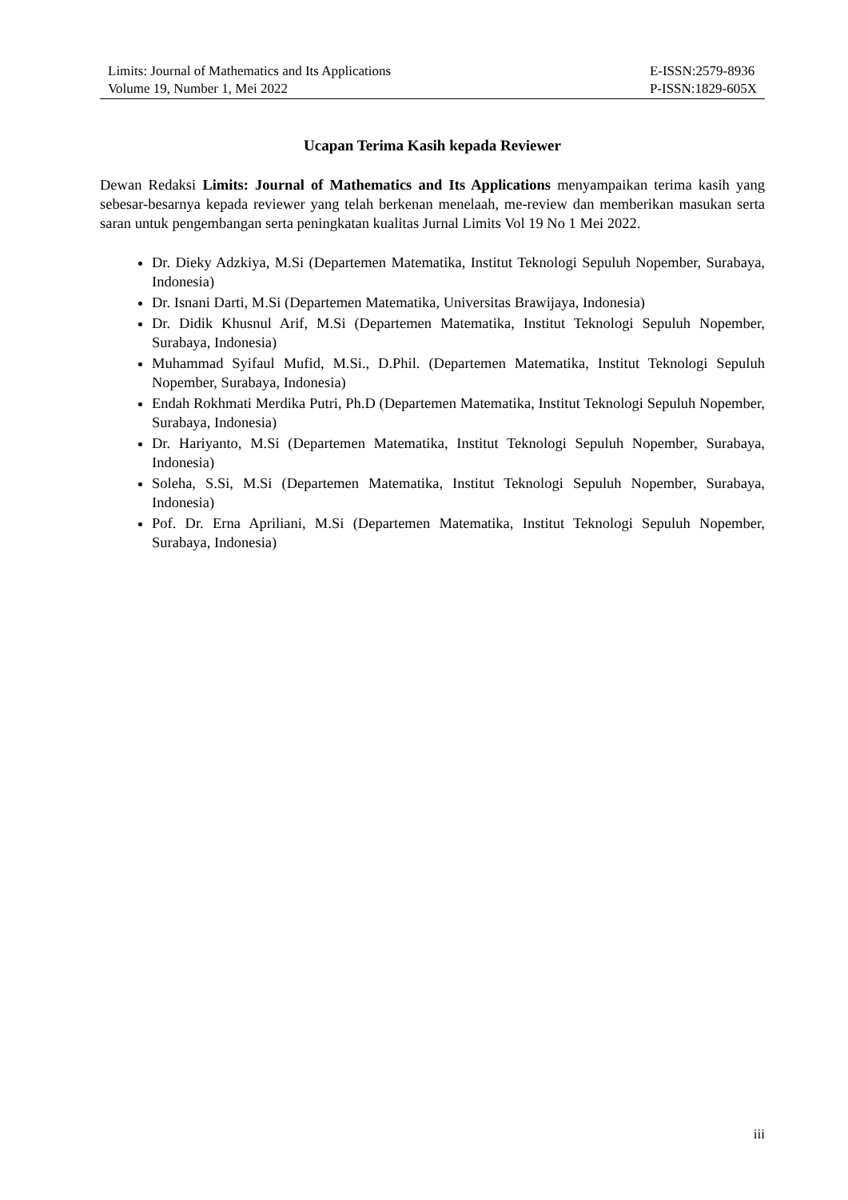Limits: Journal of Mathematics and Its Applications
Volume 19, Number 1, Mei 2022
E-ISSN:2579-8936
P-ISSN:1829-605X
Ucapan Terima Kasih kepada Reviewer
Dewan Redaksi Limits: Journal of Mathematics and Its Applications menyampaikan terima kasih yang sebesar-besarnya kepada reviewer yang telah berkenan menelaah, me-review dan memberikan masukan serta saran untuk pengembangan serta peningkatan kualitas Jurnal Limits Vol 19 No 1 Mei 2022.
Dr. Dieky Adzkiya, M.Si (Departemen Matematika, Institut Teknologi Sepuluh Nopember, Surabaya, Indonesia)
Dr. Isnani Darti, M.Si (Departemen Matematika, Universitas Brawijaya, Indonesia)
Dr. Didik Khusnul Arif, M.Si (Departemen Matematika, Institut Teknologi Sepuluh Nopember, Surabaya, Indonesia)
Muhammad Syifaul Mufid, M.Si., D.Phil. (Departemen Matematika, Institut Teknologi Sepuluh Nopember, Surabaya, Indonesia)
Endah Rokhmati Merdika Putri, Ph.D (Departemen Matematika, Institut Teknologi Sepuluh Nopember, Surabaya, Indonesia)
Dr. Hariyanto, M.Si (Departemen Matematika, Institut Teknologi Sepuluh Nopember, Surabaya, Indonesia)
Soleha, S.Si, M.Si (Departemen Matematika, Institut Teknologi Sepuluh Nopember, Surabaya, Indonesia)
Pof. Dr. Erna Apriliani, M.Si (Departemen Matematika, Institut Teknologi Sepuluh Nopember, Surabaya, Indonesia)
iii